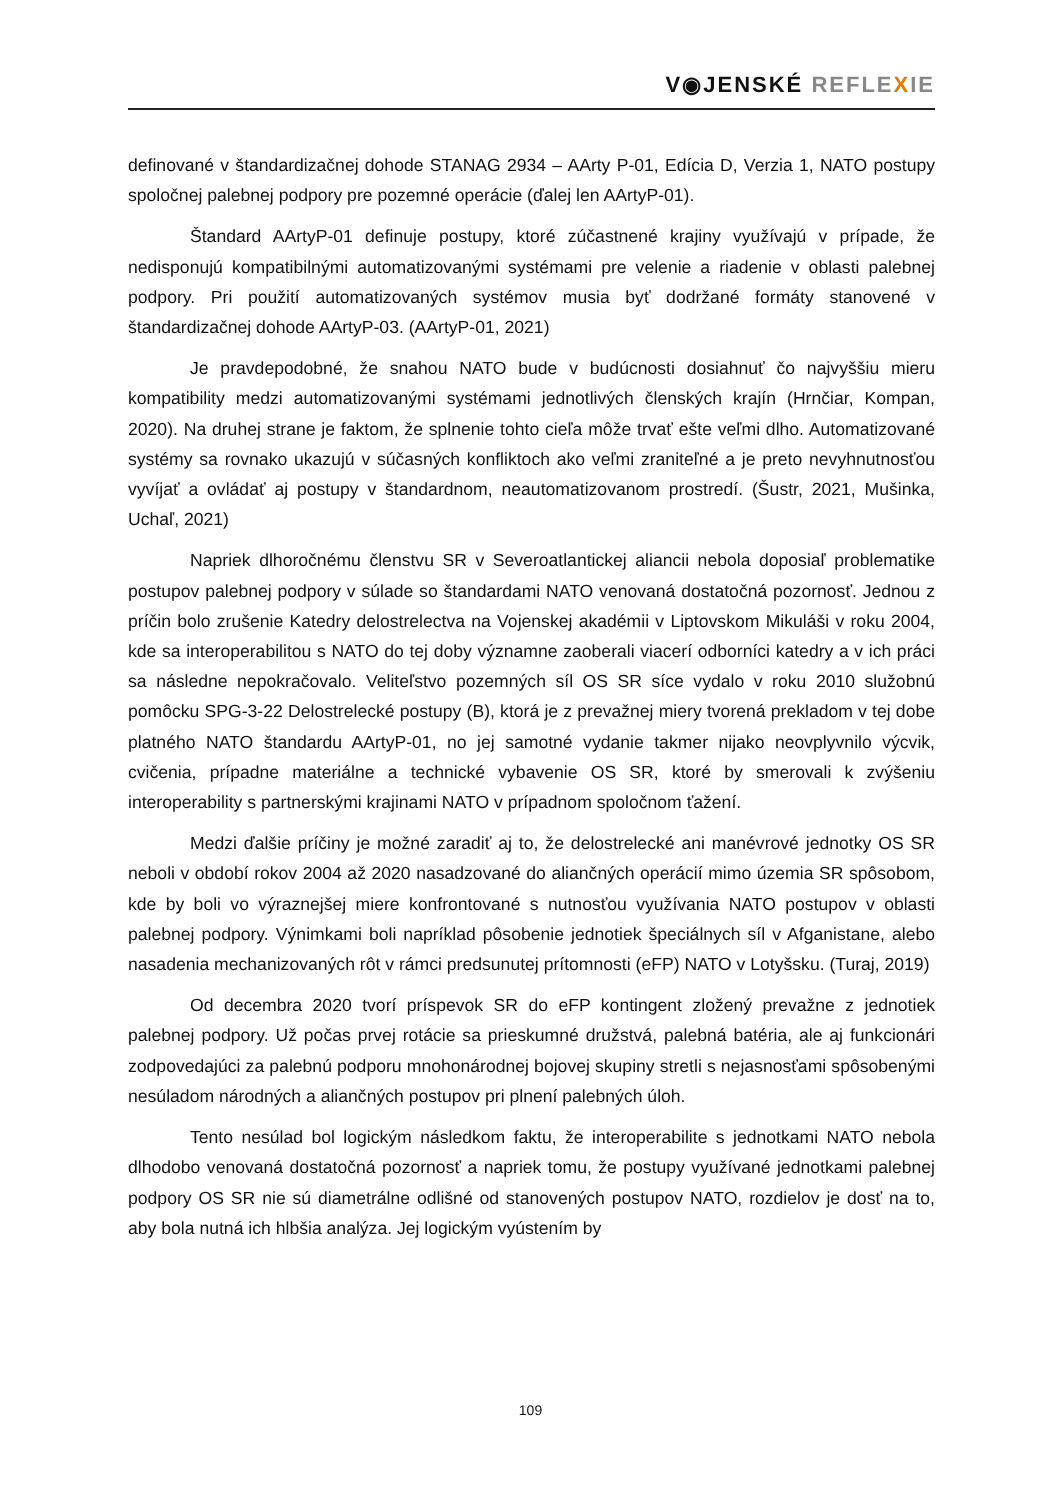V◉JENSKÉ REFLE XIE
definované v štandardizačnej dohode STANAG 2934 – AArty P-01, Edícia D, Verzia 1, NATO postupy spoločnej palebnej podpory pre pozemné operácie (ďalej len AArtyP-01).
Štandard AArtyP-01 definuje postupy, ktoré zúčastnené krajiny využívajú v prípade, že nedisponujú kompatibilnými automatizovanými systémami pre velenie a riadenie v oblasti palebnej podpory. Pri použití automatizovaných systémov musia byť dodržané formáty stanovené v štandardizačnej dohode AArtyP-03. (AArtyP-01, 2021)
Je pravdepodobné, že snahou NATO bude v budúcnosti dosiahnuť čo najvyššiu mieru kompatibility medzi automatizovanými systémami jednotlivých členských krajín (Hrnčiar, Kompan, 2020). Na druhej strane je faktom, že splnenie tohto cieľa môže trvať ešte veľmi dlho. Automatizované systémy sa rovnako ukazujú v súčasných konfliktoch ako veľmi zraniteľné a je preto nevyhnutnosťou vyvíjať a ovládať aj postupy v štandardnom, neautomatizovanom prostredí. (Šustr, 2021, Mušinka, Uchaľ, 2021)
Napriek dlhoročnému členstvu SR v Severoatlantickej aliancii nebola doposiaľ problematike postupov palebnej podpory v súlade so štandardami NATO venovaná dostatočná pozornosť. Jednou z príčin bolo zrušenie Katedry delostrelectva na Vojenskej akadémii v Liptovskom Mikuláši v roku 2004, kde sa interoperabilitou s NATO do tej doby významne zaoberali viacerí odborníci katedry a v ich práci sa následne nepokračovalo. Veliteľstvo pozemných síl OS SR síce vydalo v roku 2010 služobnú pomôcku SPG-3-22 Delostrelecké postupy (B), ktorá je z prevažnej miery tvorená prekladom v tej dobe platného NATO štandardu AArtyP-01, no jej samotné vydanie takmer nijako neovplyvnilo výcvik, cvičenia, prípadne materiálne a technické vybavenie OS SR, ktoré by smerovali k zvýšeniu interoperability s partnerskými krajinami NATO v prípadnom spoločnom ťažení.
Medzi ďalšie príčiny je možné zaradiť aj to, že delostrelecké ani manévrové jednotky OS SR neboli v období rokov 2004 až 2020 nasadzované do aliančných operácií mimo územia SR spôsobom, kde by boli vo výraznejšej miere konfrontované s nutnosťou využívania NATO postupov v oblasti palebnej podpory. Výnimkami boli napríklad pôsobenie jednotiek špeciálnych síl v Afganistane, alebo nasadenia mechanizovaných rôt v rámci predsunutej prítomnosti (eFP) NATO v Lotyšsku. (Turaj, 2019)
Od decembra 2020 tvorí príspevok SR do eFP kontingent zložený prevažne z jednotiek palebnej podpory. Už počas prvej rotácie sa prieskumné družstvá, palebná batéria, ale aj funkcionári zodpovedajúci za palebnú podporu mnohonárodnej bojovej skupiny stretli s nejasnosťami spôsobenými nesúladom národných a aliančných postupov pri plnení palebných úloh.
Tento nesúlad bol logickým následkom faktu, že interoperabilite s jednotkami NATO nebola dlhodobo venovaná dostatočná pozornosť a napriek tomu, že postupy využívané jednotkami palebnej podpory OS SR nie sú diametrálne odlišné od stanovených postupov NATO, rozdielov je dosť na to, aby bola nutná ich hlbšia analýza. Jej logickým vyústením by
109